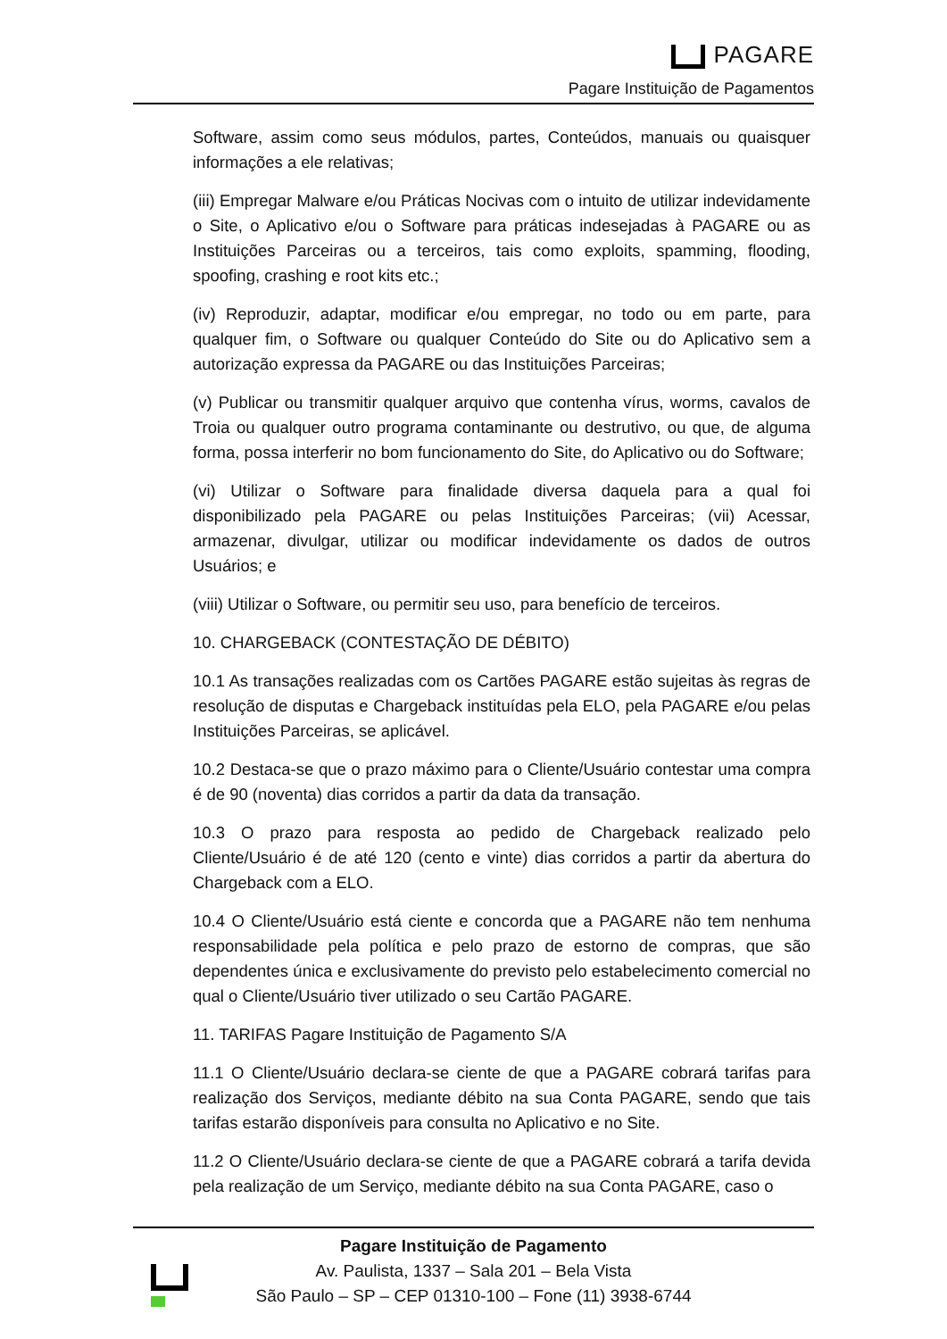PAGARE
Pagare Instituição de Pagamentos
Software, assim como seus módulos, partes, Conteúdos, manuais ou quaisquer informações a ele relativas;
(iii) Empregar Malware e/ou Práticas Nocivas com o intuito de utilizar indevidamente o Site, o Aplicativo e/ou o Software para práticas indesejadas à PAGARE ou as Instituições Parceiras ou a terceiros, tais como exploits, spamming, flooding, spoofing, crashing e root kits etc.;
(iv) Reproduzir, adaptar, modificar e/ou empregar, no todo ou em parte, para qualquer fim, o Software ou qualquer Conteúdo do Site ou do Aplicativo sem a autorização expressa da PAGARE ou das Instituições Parceiras;
(v) Publicar ou transmitir qualquer arquivo que contenha vírus, worms, cavalos de Troia ou qualquer outro programa contaminante ou destrutivo, ou que, de alguma forma, possa interferir no bom funcionamento do Site, do Aplicativo ou do Software;
(vi) Utilizar o Software para finalidade diversa daquela para a qual foi disponibilizado pela PAGARE ou pelas Instituições Parceiras; (vii) Acessar, armazenar, divulgar, utilizar ou modificar indevidamente os dados de outros Usuários; e
(viii) Utilizar o Software, ou permitir seu uso, para benefício de terceiros.
10. CHARGEBACK (CONTESTAÇÃO DE DÉBITO)
10.1 As transações realizadas com os Cartões PAGARE estão sujeitas às regras de resolução de disputas e Chargeback instituídas pela ELO, pela PAGARE e/ou pelas Instituições Parceiras, se aplicável.
10.2 Destaca-se que o prazo máximo para o Cliente/Usuário contestar uma compra é de 90 (noventa) dias corridos a partir da data da transação.
10.3 O prazo para resposta ao pedido de Chargeback realizado pelo Cliente/Usuário é de até 120 (cento e vinte) dias corridos a partir da abertura do Chargeback com a ELO.
10.4 O Cliente/Usuário está ciente e concorda que a PAGARE não tem nenhuma responsabilidade pela política e pelo prazo de estorno de compras, que são dependentes única e exclusivamente do previsto pelo estabelecimento comercial no qual o Cliente/Usuário tiver utilizado o seu Cartão PAGARE.
11. TARIFAS Pagare Instituição de Pagamento S/A
11.1 O Cliente/Usuário declara-se ciente de que a PAGARE cobrará tarifas para realização dos Serviços, mediante débito na sua Conta PAGARE, sendo que tais tarifas estarão disponíveis para consulta no Aplicativo e no Site.
11.2 O Cliente/Usuário declara-se ciente de que a PAGARE cobrará a tarifa devida pela realização de um Serviço, mediante débito na sua Conta PAGARE, caso o
Pagare Instituição de Pagamento
Av. Paulista, 1337 – Sala 201 – Bela Vista
São Paulo – SP – CEP 01310-100 – Fone (11) 3938-6744